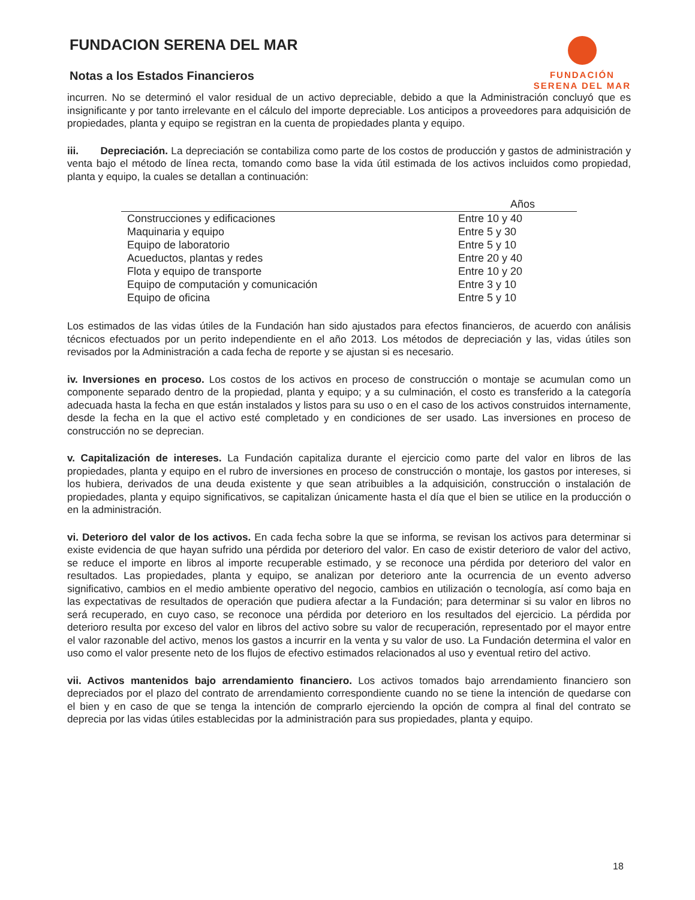FUNDACION SERENA DEL MAR
Notas a los Estados Financieros
FUNDACIÓN
SERENA DEL MAR
incurren. No se determinó el valor residual de un activo depreciable, debido a que la Administración concluyó que es insignificante y por tanto irrelevante en el cálculo del importe depreciable. Los anticipos a proveedores para adquisición de propiedades, planta y equipo se registran en la cuenta de propiedades planta y equipo.
iii. Depreciación. La depreciación se contabiliza como parte de los costos de producción y gastos de administración y venta bajo el método de línea recta, tomando como base la vida útil estimada de los activos incluidos como propiedad, planta y equipo, la cuales se detallan a continuación:
| | Años |
| --- | --- |
| Construcciones y edificaciones | Entre 10 y 40 |
| Maquinaria y equipo | Entre 5 y 30 |
| Equipo de laboratorio | Entre 5 y 10 |
| Acueductos, plantas y redes | Entre 20 y 40 |
| Flota y equipo de transporte | Entre 10 y 20 |
| Equipo de computación y comunicación | Entre 3 y 10 |
| Equipo de oficina | Entre 5 y 10 |
Los estimados de las vidas útiles de la Fundación han sido ajustados para efectos financieros, de acuerdo con análisis técnicos efectuados por un perito independiente en el año 2013. Los métodos de depreciación y las, vidas útiles son revisados por la Administración a cada fecha de reporte y se ajustan si es necesario.
iv. Inversiones en proceso. Los costos de los activos en proceso de construcción o montaje se acumulan como un componente separado dentro de la propiedad, planta y equipo; y a su culminación, el costo es transferido a la categoría adecuada hasta la fecha en que están instalados y listos para su uso o en el caso de los activos construidos internamente, desde la fecha en la que el activo esté completado y en condiciones de ser usado. Las inversiones en proceso de construcción no se deprecian.
v. Capitalización de intereses. La Fundación capitaliza durante el ejercicio como parte del valor en libros de las propiedades, planta y equipo en el rubro de inversiones en proceso de construcción o montaje, los gastos por intereses, si los hubiera, derivados de una deuda existente y que sean atribuibles a la adquisición, construcción o instalación de propiedades, planta y equipo significativos, se capitalizan únicamente hasta el día que el bien se utilice en la producción o en la administración.
vi. Deterioro del valor de los activos. En cada fecha sobre la que se informa, se revisan los activos para determinar si existe evidencia de que hayan sufrido una pérdida por deterioro del valor. En caso de existir deterioro de valor del activo, se reduce el importe en libros al importe recuperable estimado, y se reconoce una pérdida por deterioro del valor en resultados. Las propiedades, planta y equipo, se analizan por deterioro ante la ocurrencia de un evento adverso significativo, cambios en el medio ambiente operativo del negocio, cambios en utilización o tecnología, así como baja en las expectativas de resultados de operación que pudiera afectar a la Fundación; para determinar si su valor en libros no será recuperado, en cuyo caso, se reconoce una pérdida por deterioro en los resultados del ejercicio. La pérdida por deterioro resulta por exceso del valor en libros del activo sobre su valor de recuperación, representado por el mayor entre el valor razonable del activo, menos los gastos a incurrir en la venta y su valor de uso. La Fundación determina el valor en uso como el valor presente neto de los flujos de efectivo estimados relacionados al uso y eventual retiro del activo.
vii. Activos mantenidos bajo arrendamiento financiero. Los activos tomados bajo arrendamiento financiero son depreciados por el plazo del contrato de arrendamiento correspondiente cuando no se tiene la intención de quedarse con el bien y en caso de que se tenga la intención de comprarlo ejerciendo la opción de compra al final del contrato se deprecia por las vidas útiles establecidas por la administración para sus propiedades, planta y equipo.
18